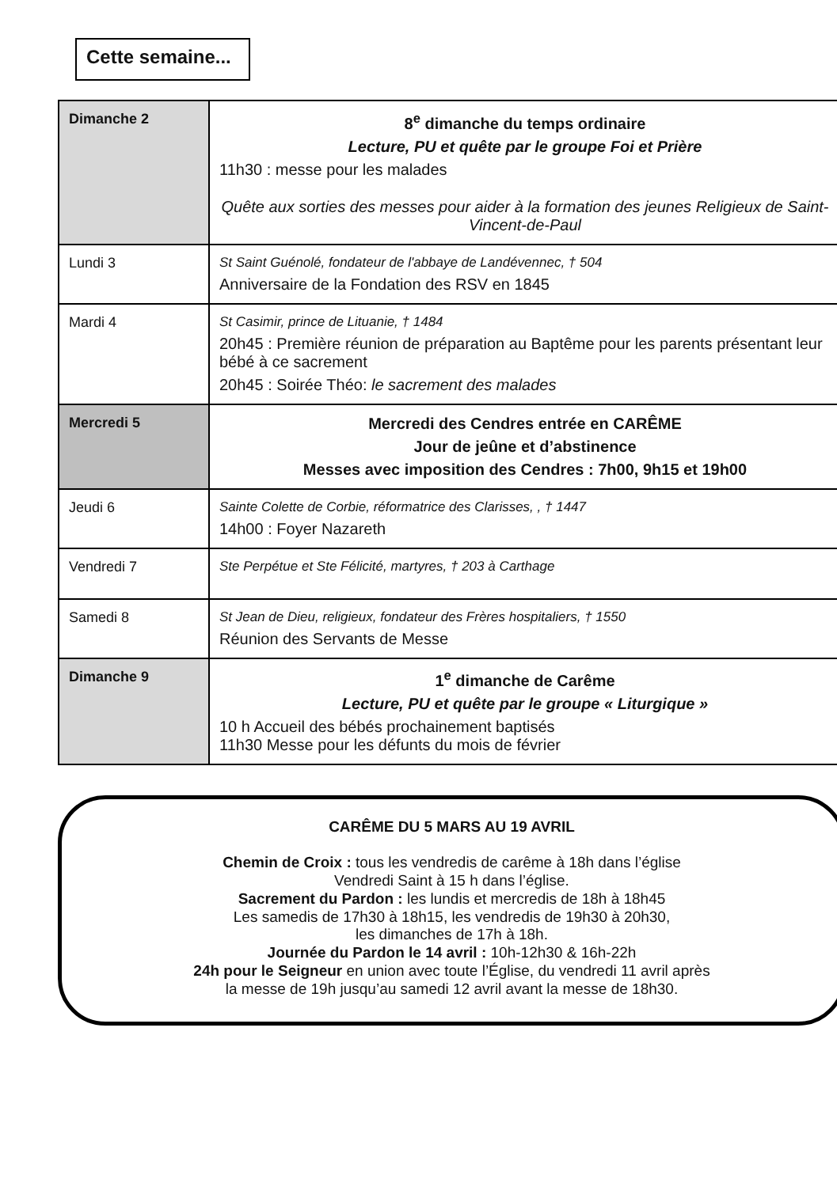Cette semaine...
| Dimanche 2 | 8<sup>e</sup> dimanche du temps ordinaire Lecture, PU et quête par le groupe Foi et Prière 11h30 : messe pour les malades Quête aux sorties des messes pour aider à la formation des jeunes Religieux de Saint-Vincent-de-Paul |
| Lundi 3 | St Saint Guénolé, fondateur de l'abbaye de Landévennec, † 504 Anniversaire de la Fondation des RSV en 1845 |
| Mardi 4 | St Casimir, prince de Lituanie, † 1484 20h45 : Première réunion de préparation au Baptême pour les parents présentant leur bébé à ce sacrement 20h45 : Soirée Théo: le sacrement des malades |
| Mercredi 5 | Mercredi des Cendres entrée en CARÊME Jour de jeûne et d’abstinence Messes avec imposition des Cendres : 7h00, 9h15 et 19h00 |
| Jeudi 6 | Sainte Colette de Corbie, réformatrice des Clarisses, , † 1447 14h00 : Foyer Nazareth |
| Vendredi 7 | Ste Perpétue et Ste Félicité, martyres, † 203 à Carthage |
| Samedi 8 | St Jean de Dieu, religieux, fondateur des Frères hospitaliers, † 1550 Réunion des Servants de Messe |
| Dimanche 9 | 1<sup>e</sup> dimanche de Carême Lecture, PU et quête par le groupe « Liturgique » 10 h Accueil des bébés prochainement baptisés 11h30 Messe pour les défunts du mois de février |
CARÊME DU 5 MARS AU 19 AVRIL
Chemin de Croix : tous les vendredis de carême à 18h dans l’église
Vendredi Saint à 15 h dans l’église.
Sacrement du Pardon : les lundis et mercredis de 18h à 18h45
Les samedis de 17h30 à 18h15, les vendredis de 19h30 à 20h30,
les dimanches de 17h à 18h.
Journée du Pardon le 14 avril : 10h-12h30 & 16h-22h
24h pour le Seigneur en union avec toute l’Église, du vendredi 11 avril après
la messe de 19h jusqu’au samedi 12 avril avant la messe de 18h30.